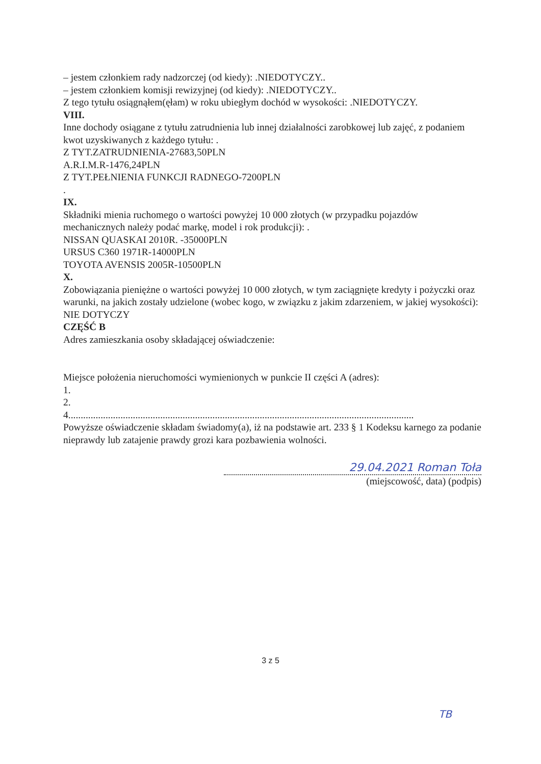– jestem członkiem rady nadzorczej (od kiedy): .NIEDOTYCZY..
– jestem członkiem komisji rewizyjnej (od kiedy): .NIEDOTYCZY..
Z tego tytułu osiągnąłem(ęłam) w roku ubiegłym dochód w wysokości: .NIEDOTYCZY.
VIII.
Inne dochody osiągane z tytułu zatrudnienia lub innej działalności zarobkowej lub zajęć, z podaniem kwot uzyskiwanych z każdego tytułu: .
Z TYT.ZATRUDNIENIA-27683,50PLN
A.R.I.M.R-1476,24PLN
Z TYT.PEŁNIENIA FUNKCJI RADNEGO-7200PLN
.
IX.
Składniki mienia ruchomego o wartości powyżej 10 000 złotych (w przypadku pojazdów mechanicznych należy podać markę, model i rok produkcji): .
NISSAN QUASKAI 2010R. -35000PLN
URSUS C360 1971R-14000PLN
TOYOTA AVENSIS 2005R-10500PLN
X.
Zobowiązania pieniężne o wartości powyżej 10 000 złotych, w tym zaciągnięte kredyty i pożyczki oraz warunki, na jakich zostały udzielone (wobec kogo, w związku z jakim zdarzeniem, w jakiej wysokości): NIE DOTYCZY
CZĘŚĆ B
Adres zamieszkania osoby składającej oświadczenie:
Miejsce położenia nieruchomości wymienionych w punkcie II części A (adres):
1.
2.
4...........................................................................................................................................
Powyższe oświadczenie składam świadomy(a), iż na podstawie art. 233 § 1 Kodeksu karnego za podanie nieprawdy lub zatajenie prawdy grozi kara pozbawienia wolności.
29.04.2021 Roman Toła
(miejscowość, data) (podpis)
3 z 5
TB